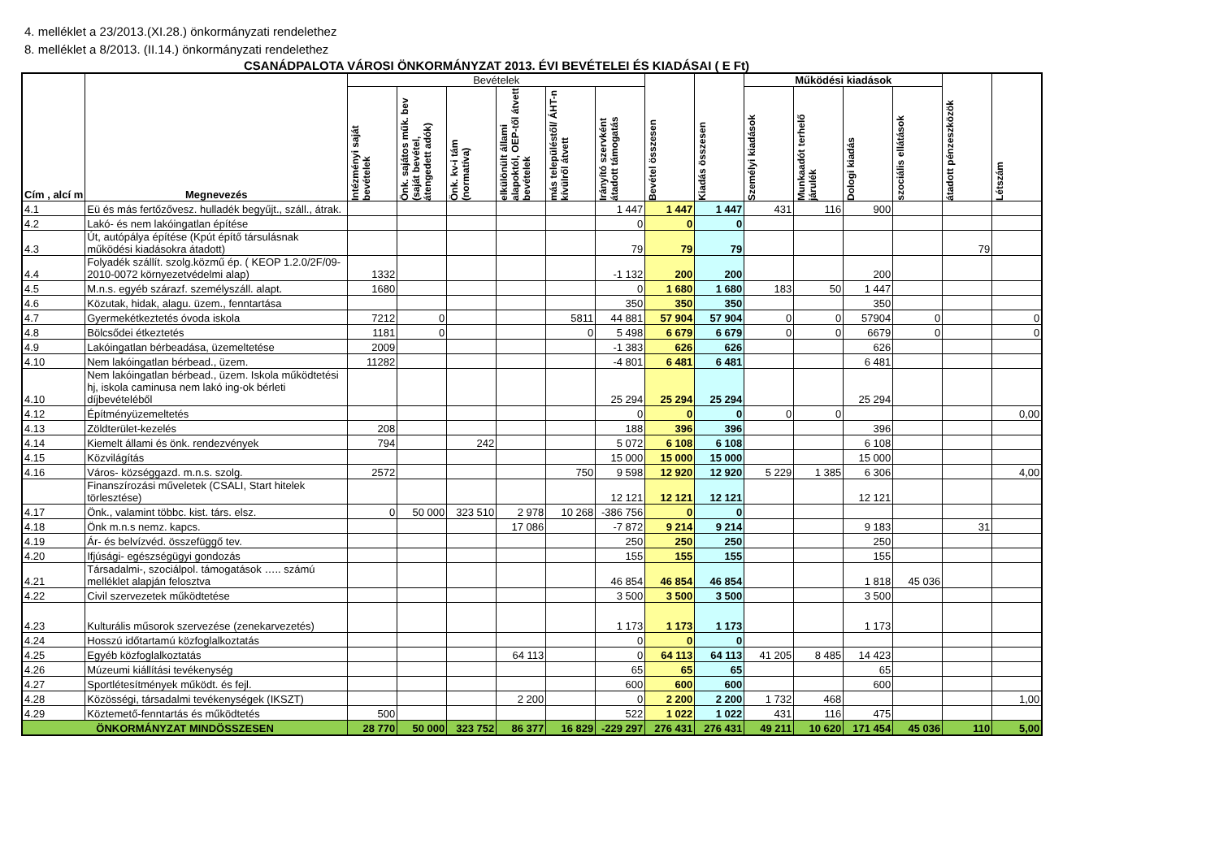4. melléklet a 23/2013.(XI.28.) önkormányzati rendelethez
8. melléklet a 8/2013. (II.14.) önkormányzati rendelethez
CSANÁDPALOTA VÁROSI ÖNKORMÁNYZAT 2013. ÉVI BEVÉTELEI ÉS KIADÁSAI ( E Ft)
| Cím , alcí m | Megnevezés | Bevételek | | | | | | Bevétel összesen | Kiadás összesen | Működési kiadások | | | | átadott pénzeszközök | Létszám |
| --- | --- | --- | --- | --- | --- | --- | --- | --- | --- | --- | --- | --- | --- | --- | --- |
| | | Intézményi saját bevételek | Önk. sajátos műk. bev (saját bevétel, átengedett adók) | Önk. kv-i tám (normatíva) | elkülönült állami alapoktól, OEP-től átvett bevételek | más településtől/ ÁHT-n kívülről átvett | Irányító szervként átadott támogatás | | | Személyi kiadások | Munkaadót terhelő járulék | Dologi kiadás | szociális ellátások | | |
| 4.1 | Eü és más fertőzővesz. hulladék begyűjt., száll., átrak. | | | | | | 1 447 | 1 447 | 1 447 | 431 | 116 | 900 | | | |
| 4.2 | Lakó- és nem lakóingatlan építése | | | | | | 0 | 0 | 0 | | | | | | |
| 4.3 | Út, autópálya építése (Kpút építő társulásnak működési kiadásokra átadott) | | | | | | 79 | 79 | 79 | | | | | 79 | |
| 4.4 | Folyadék szállít. szolg.közmű ép. ( KEOP 1.2.0/2F/09-2010-0072 környezetvédelmi alap) | 1332 | | | | | -1 132 | 200 | 200 | | | 200 | | | |
| 4.5 | M.n.s. egyéb szárazf. személyszáll. alapt. | 1680 | | | | | 0 | 1 680 | 1 680 | 183 | 50 | 1 447 | | | |
| 4.6 | Közutak, hidak, alagu. üzem., fenntartása | | | | | | 350 | 350 | 350 | | | 350 | | | |
| 4.7 | Gyermekétkeztetés óvoda iskola | 7212 | 0 | | | 5811 | 44 881 | 57 904 | 57 904 | 0 | 0 | 57904 | 0 | | 0 |
| 4.8 | Bölcsődei étkeztetés | 1181 | 0 | | | 0 | 5 498 | 6 679 | 6 679 | 0 | 0 | 6679 | 0 | | 0 |
| 4.9 | Lakóingatlan bérbeadása, üzemeltetése | 2009 | | | | | -1 383 | 626 | 626 | | | 626 | | | |
| 4.10 | Nem lakóingatlan bérbead., üzem. | 11282 | | | | | -4 801 | 6 481 | 6 481 | | | 6 481 | | | |
| 4.10 | Nem lakóingatlan bérbead., üzem. Iskola működtetési hj, iskola caminusa nem lakó ing-ok bérleti díjbevételéből | | | | | | 25 294 | 25 294 | 25 294 | | | 25 294 | | | |
| 4.12 | Építményüzemeltetés | | | | | | 0 | 0 | 0 | 0 | 0 | | | | 0,00 |
| 4.13 | Zöldterület-kezelés | 208 | | | | | 188 | 396 | 396 | | | 396 | | | |
| 4.14 | Kiemelt állami és önk. rendezvények | 794 | | 242 | | | 5 072 | 6 108 | 6 108 | | | 6 108 | | | |
| 4.15 | Közvilágítás | | | | | | 15 000 | 15 000 | 15 000 | | | 15 000 | | | |
| 4.16 | Város- községgazd. m.n.s. szolg. | 2572 | | | | 750 | 9 598 | 12 920 | 12 920 | 5 229 | 1 385 | 6 306 | | | 4,00 |
| | Finanszírozási műveletek (CSALI, Start hitelek törlesztése) | | | | | | 12 121 | 12 121 | 12 121 | | | 12 121 | | | |
| 4.17 | Önk., valamint többc. kist. társ. elsz. | 0 | 50 000 | 323 510 | 2 978 | 10 268 | -386 756 | 0 | 0 | | | | | | |
| 4.18 | Önk m.n.s nemz. kapcs. | | | | 17 086 | | -7 872 | 9 214 | 9 214 | | | 9 183 | | 31 | |
| 4.19 | Ár- és belvízvéd. összefüggő tev. | | | | | | 250 | 250 | 250 | | | 250 | | | |
| 4.20 | Ifjúsági- egészségügyi gondozás | | | | | | 155 | 155 | 155 | | | 155 | | | |
| 4.21 | Társadalmi-, szociálpol. támogatások ….. számú melléklet alapján felosztva | | | | | | 46 854 | 46 854 | 46 854 | | | 1 818 | 45 036 | | |
| 4.22 | Civil szervezetek működtetése | | | | | | 3 500 | 3 500 | 3 500 | | | 3 500 | | | |
| 4.23 | Kulturális műsorok szervezése (zenekarvezetés) | | | | | | 1 173 | 1 173 | 1 173 | | | 1 173 | | | |
| 4.24 | Hosszú időtartamú közfoglalkoztatás | | | | | | 0 | 0 | 0 | | | | | | |
| 4.25 | Egyéb közfoglalkoztatás | | | | 64 113 | | 0 | 64 113 | 64 113 | 41 205 | 8 485 | 14 423 | | | |
| 4.26 | Múzeumi kiállítási tevékenység | | | | | | 65 | 65 | 65 | | | 65 | | | |
| 4.27 | Sportlétesítmények működt. és fejl. | | | | | | 600 | 600 | 600 | | | 600 | | | |
| 4.28 | Közösségi, társadalmi tevékenységek (IKSZT) | | | | 2 200 | | 0 | 2 200 | 2 200 | 1 732 | 468 | | | | 1,00 |
| 4.29 | Köztemető-fenntartás és működtetés | 500 | | | | | 522 | 1 022 | 1 022 | 431 | 116 | 475 | | | |
| ÖNKORMÁNYZAT MINDÖSSZESEN | | 28 770 | 50 000 | 323 752 | 86 377 | 16 829 | -229 297 | 276 431 | 276 431 | 49 211 | 10 620 | 171 454 | 45 036 | 110 | 5,00 |